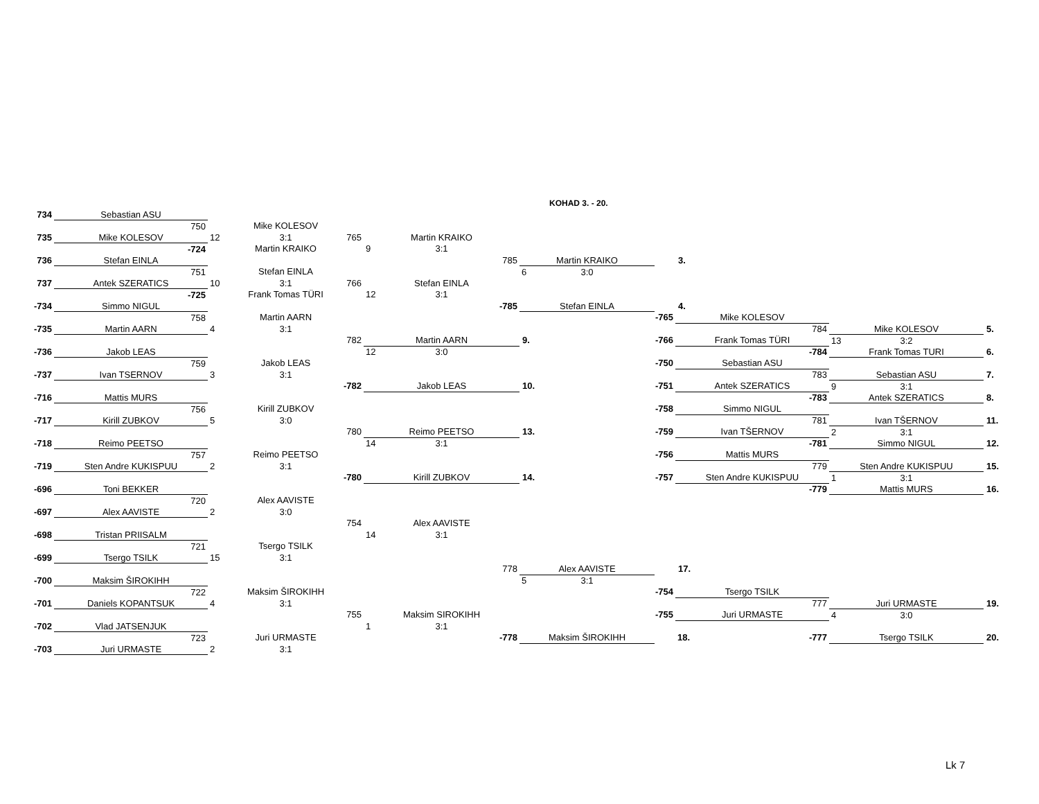KOHAD 3. - 20.
| 734 | Sebastian ASU | | | | | | | |
| | 750 | Mike KOLESOV | | | | | | |
| 735 | Mike KOLESOV | 12 3:1 765 | Martin KRAIKO | | | | | |
| | -724 | Martin KRAIKO | 9 3:1 | | | | | |
| 736 | Stefan EINLA | | 785 | Martin KRAIKO | | 3. | | |
| | 751 | Stefan EINLA | | 6 3:0 | | | | |
| 737 | Antek SZERATICS | 10 3:1 766 | Stefan EINLA | | | | | |
| | -725 | Frank Tomas TÜRI | 12 3:1 | | | | | |
| -734 | Simmo NIGUL | | -785 | Stefan EINLA | | 4. | | |
| | 758 | Martin AARN | | | -765 | Mike KOLESOV | | |
| -735 | Martin AARN | 4 3:1 | | | | 784 | Mike KOLESOV | 5. |
| | | 782 | Martin AARN | 9. | -766 | Frank Tomas TÜRI | 13 3:2 | |
| -736 | Jakob LEAS | | 12 3:0 | | | -784 | Frank Tomas TURI | 6. |
| | 759 | Jakob LEAS | | | -750 | Sebastian ASU | | |
| -737 | Ivan TSERNOV | 3 3:1 | | | | 783 | Sebastian ASU | 7. |
| | | -782 | Jakob LEAS | 10. | -751 | Antek SZERATICS | 9 3:1 | |
| -716 | Mattis MURS | | | | | -783 | Antek SZERATICS | 8. |
| | 756 | Kirill ZUBKOV | | | -758 | Simmo NIGUL | | |
| -717 | Kirill ZUBKOV | 5 3:0 | | | | 781 | Ivan TŠERNOV | 11. |
| | | 780 | Reimo PEETSO | 13. | -759 | Ivan TŠERNOV | 2 3:1 | |
| -718 | Reimo PEETSO | | 14 3:1 | | | -781 | Simmo NIGUL | 12. |
| | 757 | Reimo PEETSO | | | -756 | Mattis MURS | | |
| -719 | Sten Andre KUKISPUU | 2 3:1 | | | | 779 | Sten Andre KUKISPUU | 15. |
| | | -780 | Kirill ZUBKOV | 14. | -757 | Sten Andre KUKISPUU | 1 3:1 | |
| -696 | Toni BEKKER | | | | | -779 | Mattis MURS | 16. |
| | 720 | Alex AAVISTE | | | | | | |
| -697 | Alex AAVISTE | 2 3:0 | | | | | | |
| | | 754 | Alex AAVISTE | | | | | |
| -698 | Tristan PRIISALM | | 14 3:1 | | | | | |
| | 721 | Tsergo TSILK | | | | | | |
| -699 | Tsergo TSILK | 15 3:1 | | | | | | |
| | | | 778 | Alex AAVISTE | | 17. | | |
| -700 | Maksim ŠIROKIHH | | | 5 3:1 | | | | |
| | 722 | Maksim ŠIROKIHH | | | -754 | Tsergo TSILK | | |
| -701 | Daniels KOPANTSUK | 4 3:1 | | | | 777 | Juri URMASTE | 19. |
| | | 755 | Maksim SIROKIHH | | -755 | Juri URMASTE | 4 3:0 | |
| -702 | Vlad JATSENJUK | | 1 3:1 | | | | | |
| | 723 | Juri URMASTE | -778 | Maksim ŠIROKIHH | | 18. -777 | Tsergo TSILK | 20. |
| -703 | Juri URMASTE | 2 3:1 | | | | | | |
Lk 7